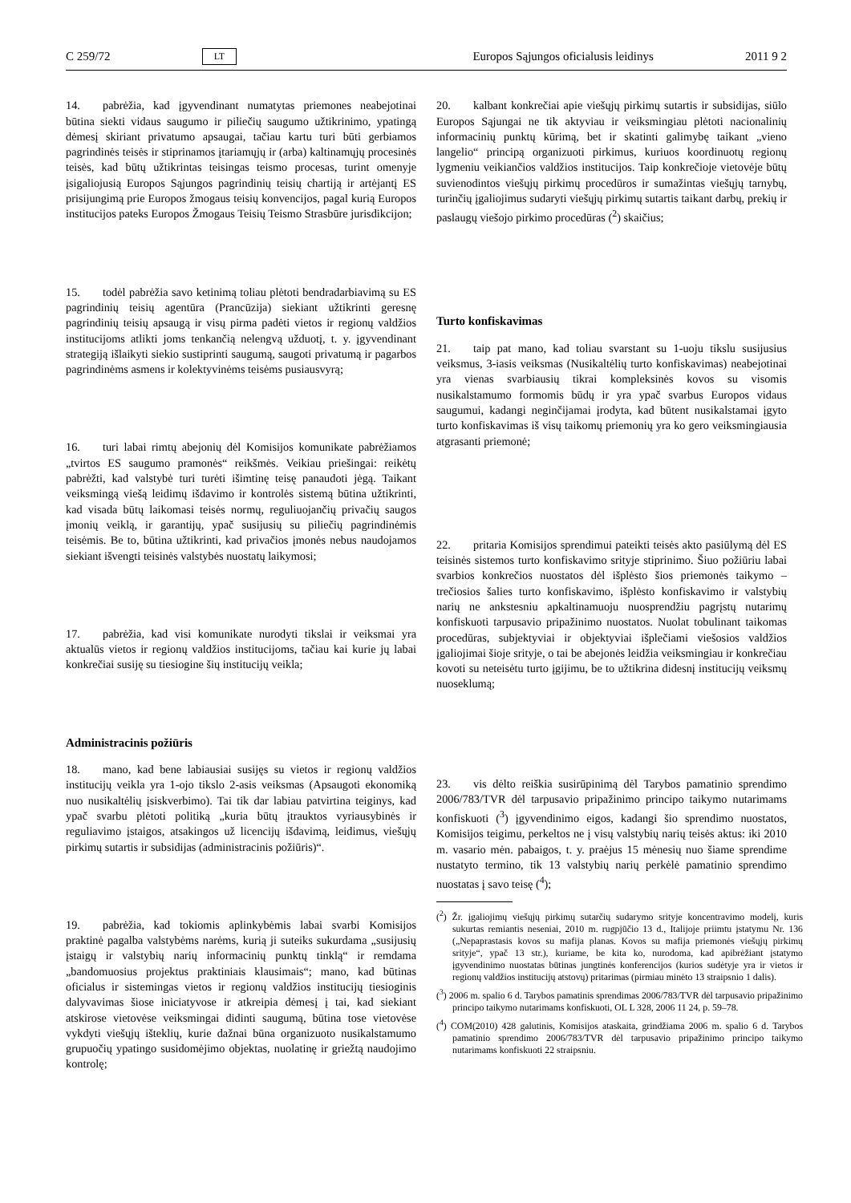C 259/72 LT Europos Sąjungos oficialusis leidinys 2011 9 2
14. pabrėžia, kad įgyvendinant numatytas priemones neabejotinai būtina siekti vidaus saugumo ir piliečių saugumo užtikrinimo, ypatingą dėmesį skiriant privatumo apsaugai, tačiau kartu turi būti gerbiamos pagrindinės teisės ir stiprinamos įtariamųjų ir (arba) kaltinamųjų procesinės teisės, kad būtų užtikrintas teisingas teismo procesas, turint omenyje įsigaliojusią Europos Sąjungos pagrindinių teisių chartiją ir artėjantį ES prisijungimą prie Europos žmogaus teisių konvencijos, pagal kurią Europos institucijos pateks Europos Žmogaus Teisių Teismo Strasbūre jurisdikcijon;
15. todėl pabrėžia savo ketinimą toliau plėtoti bendradarbiavimą su ES pagrindinių teisių agentūra (Prancūzija) siekiant užtikrinti geresnę pagrindinių teisių apsaugą ir visų pirma padėti vietos ir regionų valdžios institucijoms atlikti joms tenkančią nelengvą užduotį, t. y. įgyvendinant strategiją išlaikyti siekio sustiprinti saugumą, saugoti privatumą ir pagarbos pagrindinėms asmens ir kolektyvinėms teisėms pusiausvyrą;
16. turi labai rimtų abejonių dėl Komisijos komunikate pabrėžiamos „tvirtos ES saugumo pramonės“ reikšmės. Veikiau priešingai: reikėtų pabrėžti, kad valstybė turi turėti išimtinę teisę panaudoti jėgą. Taikant veiksmingą viešą leidimų išdavimo ir kontrolės sistemą būtina užtikrinti, kad visada būtų laikomasi teisės normų, reguliuojančių privačių saugos įmonių veiklą, ir garantijų, ypač susijusių su piliečių pagrindinėmis teisėmis. Be to, būtina užtikrinti, kad privačios įmonės nebus naudojamos siekiant išvengti teisinės valstybės nuostatų laikymosi;
17. pabrėžia, kad visi komunikate nurodyti tikslai ir veiksmai yra aktualūs vietos ir regionų valdžios institucijoms, tačiau kai kurie jų labai konkrečiai susiję su tiesiogine šių institucijų veikla;
Administracinis požiūris
18. mano, kad bene labiausiai susijęs su vietos ir regionų valdžios institucijų veikla yra 1-ojo tikslo 2-asis veiksmas (Apsaugoti ekonomiką nuo nusikaltėlių įsiskverbimo). Tai tik dar labiau patvirtina teiginys, kad ypač svarbu plėtoti politiką „kuria būtų įtrauktos vyriausybinės ir reguliavimo įstaigos, atsakingos už licencijų išdavimą, leidimus, viešųjų pirkimų sutartis ir subsidijas (administracinis požiūris)“.
19. pabrėžia, kad tokiomis aplinkybėmis labai svarbi Komisijos praktinė pagalba valstybėms narėms, kurią ji suteiks sukurdama „susijusių įstaigų ir valstybių narių informacinių punktų tinklą“ ir remdama „bandomuosius projektus praktiniais klausimais“; mano, kad būtinas oficialus ir sistemingas vietos ir regionų valdžios institucijų tiesioginis dalyvavimas šiose iniciatyvose ir atkreipia dėmesį į tai, kad siekiant atskirose vietovėse veiksmingai didinti saugumą, būtina tose vietovėse vykdyti viešųjų išteklių, kurie dažnai būna organizuoto nusikalstamumo grupuočių ypatingo susidomėjimo objektas, nuolatinę ir griežtą naudojimo kontrolę;
20. kalbant konkrečiai apie viešųjų pirkimų sutartis ir subsidijas, siūlo Europos Sąjungai ne tik aktyviau ir veiksmingiau plėtoti nacionalinių informacinių punktų kūrimą, bet ir skatinti galimybę taikant „vieno langelio“ principą organizuoti pirkimus, kuriuos koordinuotų regionų lygmeniu veikiančios valdžios institucijos. Taip konkrečioje vietovėje būtų suvienodintos viešųjų pirkimų procedūros ir sumažintas viešųjų tarnybų, turinčių įgaliojimus sudaryti viešųjų pirkimų sutartis taikant darbų, prekių ir paslaugų viešojo pirkimo procedūras (<sup>2</sup>) skaičius;
Turto konfiskavimas
21. taip pat mano, kad toliau svarstant su 1-uoju tikslu susijusius veiksmus, 3-iasis veiksmas (Nusikaltėlių turto konfiskavimas) neabejotinai yra vienas svarbiausių tikrai kompleksinės kovos su visomis nusikalstamumo formomis būdų ir yra ypač svarbus Europos vidaus saugumui, kadangi neginčijamai įrodyta, kad būtent nusikalstamai įgyto turto konfiskavimas iš visų taikomų priemonių yra ko gero veiksmingiausia atgrasanti priemonė;
22. pritaria Komisijos sprendimui pateikti teisės akto pasiūlymą dėl ES teisinės sistemos turto konfiskavimo srityje stiprinimo. Šiuo požiūriu labai svarbios konkrečios nuostatos dėl išplėsto šios priemonės taikymo – trečiosios šalies turto konfiskavimo, išplėsto konfiskavimo ir valstybių narių ne ankstesniu apkaltinamuoju nuosprendžiu pagrįstų nutarimų konfiskuoti tarpusavio pripažinimo nuostatos. Nuolat tobulinant taikomas procedūras, subjektyviai ir objektyviai išplečiami viešosios valdžios įgaliojimai šioje srityje, o tai be abejonės leidžia veiksmingiau ir konkrečiau kovoti su neteisėtu turto įgijimu, be to užtikrina didesnį institucijų veiksmų nuoseklumą;
23. vis dėlto reiškia susirūpinimą dėl Tarybos pamatinio sprendimo 2006/783/TVR dėl tarpusavio pripažinimo principo taikymo nutarimams konfiskuoti (<sup>3</sup>) įgyvendinimo eigos, kadangi šio sprendimo nuostatos, Komisijos teigimu, perkeltos ne į visų valstybių narių teisės aktus: iki 2010 m. vasario mėn. pabaigos, t. y. praėjus 15 mėnesių nuo šiame sprendime nustatyto termino, tik 13 valstybių narių perkėlė pamatinio sprendimo nuostatas į savo teisę (<sup>4</sup>);
(<sup>2</sup>) Žr. įgaliojimų viešųjų pirkimų sutarčių sudarymo srityje koncentravimo modelį, kuris sukurtas remiantis neseniai, 2010 m. rugpjūčio 13 d., Italijoje priimtu įstatymu Nr. 136 („Nepaprastasis kovos su mafija planas. Kovos su mafija priemonės viešųjų pirkimų srityje“, ypač 13 str.), kuriame, be kita ko, nurodoma, kad apibrėžiant įstatymo įgyvendinimo nuostatas būtinas jungtinės konferencijos (kurios sudėtyje yra ir vietos ir regionų valdžios institucijų atstovų) pritarimas (pirmiau minėto 13 straipsnio 1 dalis).
(<sup>3</sup>) 2006 m. spalio 6 d. Tarybos pamatinis sprendimas 2006/783/TVR dėl tarpusavio pripažinimo principo taikymo nutarimams konfiskuoti, OL L 328, 2006 11 24, p. 59–78.
(<sup>4</sup>) COM(2010) 428 galutinis, Komisijos ataskaita, grindžiama 2006 m. spalio 6 d. Tarybos pamatinio sprendimo 2006/783/TVR dėl tarpusavio pripažinimo principo taikymo nutarimams konfiskuoti 22 straipsniu.